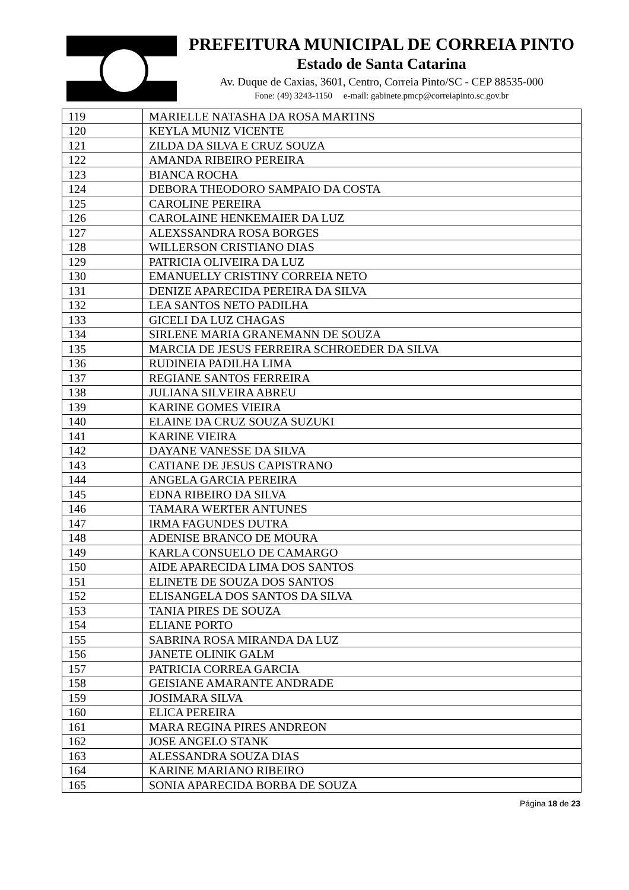PREFEITURA MUNICIPAL DE CORREIA PINTO
Estado de Santa Catarina
Av. Duque de Caxias, 3601, Centro, Correia Pinto/SC - CEP 88535-000
Fone: (49) 3243-1150 e-mail: gabinete.pmcp@correiapinto.sc.gov.br
| 119 | MARIELLE NATASHA DA ROSA MARTINS |
| 120 | KEYLA MUNIZ VICENTE |
| 121 | ZILDA DA SILVA E CRUZ SOUZA |
| 122 | AMANDA RIBEIRO PEREIRA |
| 123 | BIANCA ROCHA |
| 124 | DEBORA THEODORO SAMPAIO DA COSTA |
| 125 | CAROLINE PEREIRA |
| 126 | CAROLAINE HENKEMAIER DA LUZ |
| 127 | ALEXSSANDRA ROSA BORGES |
| 128 | WILLERSON CRISTIANO DIAS |
| 129 | PATRICIA OLIVEIRA DA LUZ |
| 130 | EMANUELLY CRISTINY CORREIA NETO |
| 131 | DENIZE APARECIDA PEREIRA DA SILVA |
| 132 | LEA SANTOS NETO PADILHA |
| 133 | GICELI DA LUZ CHAGAS |
| 134 | SIRLENE MARIA GRANEMANN DE SOUZA |
| 135 | MARCIA DE JESUS FERREIRA SCHROEDER DA SILVA |
| 136 | RUDINEIA PADILHA LIMA |
| 137 | REGIANE SANTOS FERREIRA |
| 138 | JULIANA SILVEIRA ABREU |
| 139 | KARINE GOMES VIEIRA |
| 140 | ELAINE DA CRUZ SOUZA SUZUKI |
| 141 | KARINE VIEIRA |
| 142 | DAYANE VANESSE DA SILVA |
| 143 | CATIANE DE JESUS CAPISTRANO |
| 144 | ANGELA GARCIA PEREIRA |
| 145 | EDNA RIBEIRO DA SILVA |
| 146 | TAMARA WERTER ANTUNES |
| 147 | IRMA FAGUNDES DUTRA |
| 148 | ADENISE BRANCO DE MOURA |
| 149 | KARLA CONSUELO DE CAMARGO |
| 150 | AIDE APARECIDA LIMA DOS SANTOS |
| 151 | ELINETE DE SOUZA DOS SANTOS |
| 152 | ELISANGELA DOS SANTOS DA SILVA |
| 153 | TANIA PIRES DE SOUZA |
| 154 | ELIANE PORTO |
| 155 | SABRINA ROSA MIRANDA DA LUZ |
| 156 | JANETE OLINIK GALM |
| 157 | PATRICIA CORREA GARCIA |
| 158 | GEISIANE AMARANTE ANDRADE |
| 159 | JOSIMARA SILVA |
| 160 | ELICA PEREIRA |
| 161 | MARA REGINA PIRES ANDREON |
| 162 | JOSE ANGELO STANK |
| 163 | ALESSANDRA SOUZA DIAS |
| 164 | KARINE MARIANO RIBEIRO |
| 165 | SONIA APARECIDA BORBA DE SOUZA |
Página 18 de 23